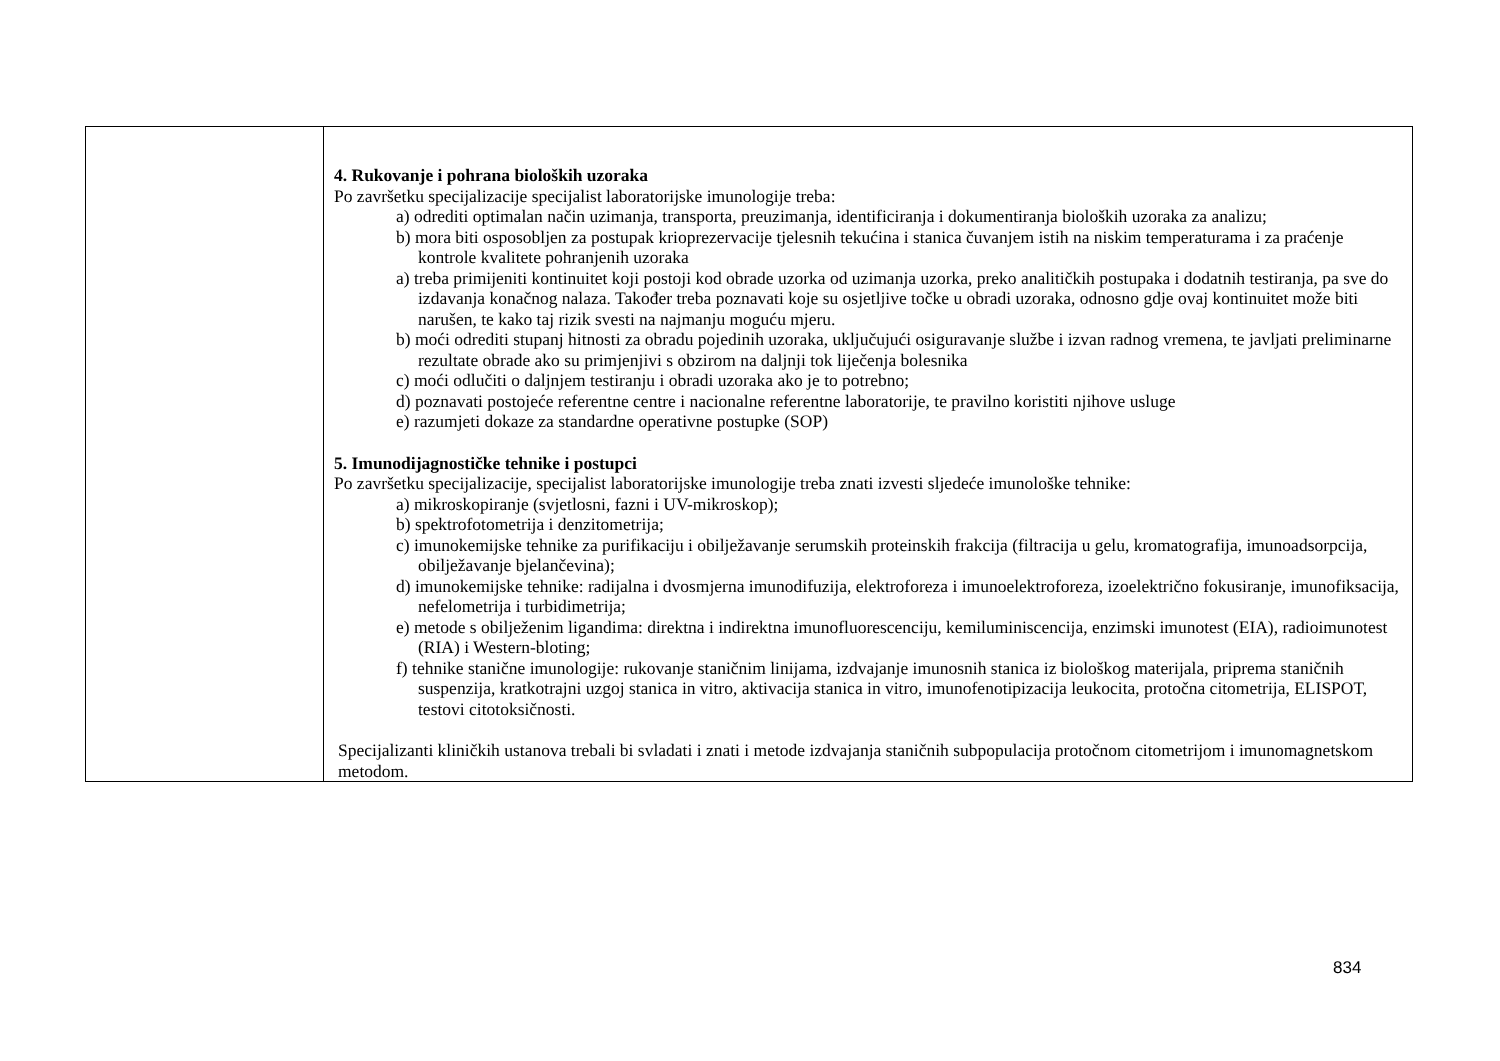| | 4. Rukovanje i pohrana bioloških uzoraka Po završetku specijalizacije specijalist laboratorijske imunologije treba: a) odrediti optimalan način uzimanja, transporta, preuzimanja, identificiranja i dokumentiranja bioloških uzoraka za analizu; b) mora biti osposobljen za postupak krioprezervacije tjelesnih tekućina i stanica čuvanjem istih na niskim temperaturama i za praćenje kontrole kvalitete pohranjenih uzoraka a) treba primijeniti kontinuitet koji postoji kod obrade uzorka od uzimanja uzorka, preko analitičkih postupaka i dodatnih testiranja, pa sve do izdavanja konačnog nalaza. Također treba poznavati koje su osjetljive točke u obradi uzoraka, odnosno gdje ovaj kontinuitet može biti narušen, te kako taj rizik svesti na najmanju moguću mjeru. b) moći odrediti stupanj hitnosti za obradu pojedinih uzoraka, uključujući osiguravanje službe i izvan radnog vremena, te javljati preliminarne rezultate obrade ako su primjenjivi s obzirom na daljnji tok liječenja bolesnika c) moći odlučiti o daljnjem testiranju i obradi uzoraka ako je to potrebno; d) poznavati postojeće referentne centre i nacionalne referentne laboratorije, te pravilno koristiti njihove usluge e) razumjeti dokaze za standardne operativne postupke (SOP) 5. Imunodijagnostičke tehnike i postupci Po završetku specijalizacije, specijalist laboratorijske imunologije treba znati izvesti sljedeće imunološke tehnike: a) mikroskopiranje (svjetlosni, fazni i UV-mikroskop); b) spektrofotometrija i denzitometrija; c) imunokemijske tehnike za purifikaciju i obilježavanje serumskih proteinskih frakcija (filtracija u gelu, kromatografija, imunoadsorpcija, obilježavanje bjelančevina); d) imunokemijske tehnike: radijalna i dvosmjerna imunodifuzija, elektroforeza i imunoelektroforeza, izoelektrično fokusiranje, imunofiksacija, nefelometrija i turbidimetrija; e) metode s obilježenim ligandima: direktna i indirektna imunofluorescenciju, kemiluminiscencija, enzimski imunotest (EIA), radioimunotest (RIA) i Western-bloting; f) tehnike stanične imunologije: rukovanje staničnim linijama, izdvajanje imunosnih stanica iz biološkog materijala, priprema staničnih suspenzija, kratkotrajni uzgoj stanica in vitro, aktivacija stanica in vitro, imunofenotipizacija leukocita, protočna citometrija, ELISPOT, testovi citotoksičnosti. Specijalizanti kliničkih ustanova trebali bi svladati i znati i metode izdvajanja staničnih subpopulacija protočnom citometrijom i imunomagnetskom metodom. |
834